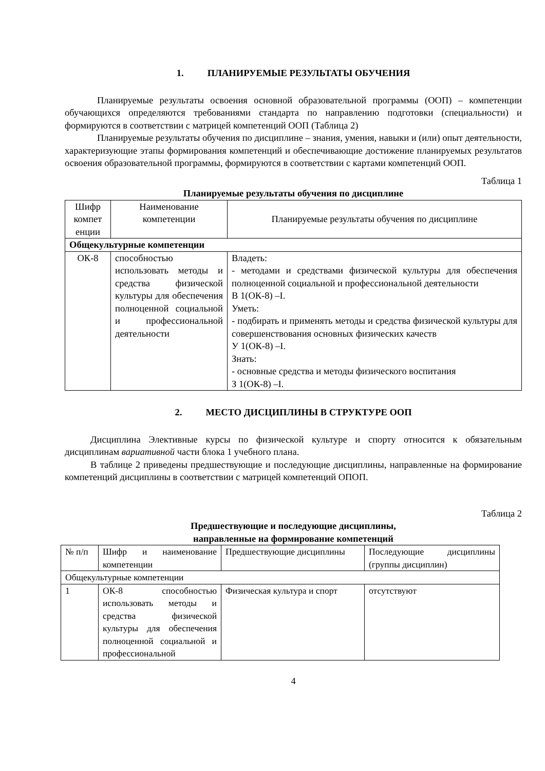1. ПЛАНИРУЕМЫЕ РЕЗУЛЬТАТЫ ОБУЧЕНИЯ
Планируемые результаты освоения основной образовательной программы (ООП) – компетенции обучающихся определяются требованиями стандарта по направлению подготовки (специальности) и формируются в соответствии с матрицей компетенций ООП (Таблица 2)
Планируемые результаты обучения по дисциплине – знания, умения, навыки и (или) опыт деятельности, характеризующие этапы формирования компетенций и обеспечивающие достижение планируемых результатов освоения образовательной программы, формируются в соответствии с картами компетенций ООП.
Таблица 1
Планируемые результаты обучения по дисциплине
| Шифр компет енции | Наименование компетенции | Планируемые результаты обучения по дисциплине |
| Общекультурные компетенции | | |
| ОК-8 | способностью использовать методы и средства физической культуры для обеспечения полноценной социальной и профессиональной деятельности | Владеть: - методами и средствами физической культуры для обеспечения полноценной социальной и профессиональной деятельности В 1(ОК-8) –I. Уметь: - подбирать и применять методы и средства физической культуры для совершенствования основных физических качеств У 1(ОК-8) –I. Знать: - основные средства и методы физического воспитания З 1(ОК-8) –I. |
2. МЕСТО ДИСЦИПЛИНЫ В СТРУКТУРЕ ООП
Дисциплина Элективные курсы по физической культуре и спорту относится к обязательным дисциплинам вариативной части блока 1 учебного плана.
В таблице 2 приведены предшествующие и последующие дисциплины, направленные на формирование компетенций дисциплины в соответствии с матрицей компетенций ОПОП.
Таблица 2
Предшествующие и последующие дисциплины,
направленные на формирование компетенций
| № п/п | Шифр и наименование компетенции | Предшествующие дисциплины | Последующие дисциплины (группы дисциплин) |
| Общекультурные компетенции | | | |
| 1 | ОК-8 способностью использовать методы и средства физической культуры для обеспечения полноценной социальной и профессиональной | Физическая культура и спорт | отсутствуют |
4